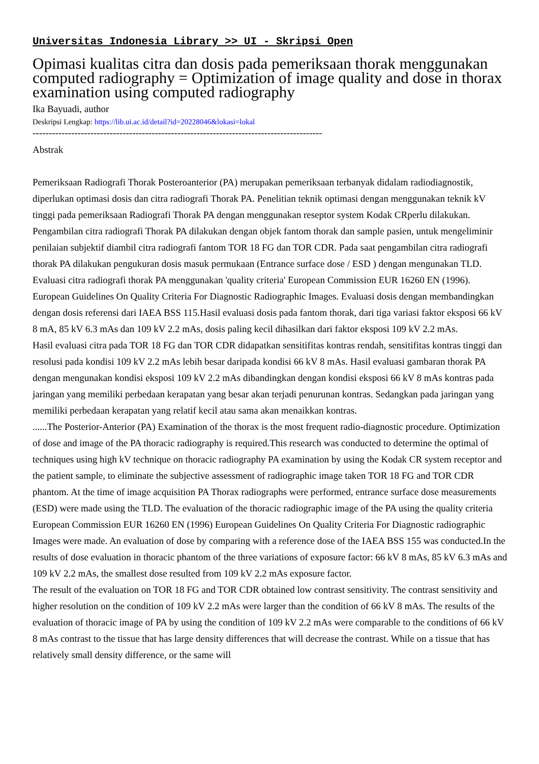Universitas Indonesia Library >> UI - Skripsi Open
Opimasi kualitas citra dan dosis pada pemeriksaan thorak menggunakan computed radiography = Optimization of image quality and dose in thorax examination using computed radiography
Ika Bayuadi, author
Deskripsi Lengkap: https://lib.ui.ac.id/detail?id=20228046&lokasi=lokal
------------------------------------------------------------------------------------------
Abstrak
Pemeriksaan Radiografi Thorak Posteroanterior (PA) merupakan pemeriksaan terbanyak didalam radiodiagnostik, diperlukan optimasi dosis dan citra radiografi Thorak PA. Penelitian teknik optimasi dengan menggunakan teknik kV tinggi pada pemeriksaan Radiografi Thorak PA dengan menggunakan reseptor system Kodak CRperlu dilakukan. Pengambilan citra radiografi Thorak PA dilakukan dengan objek fantom thorak dan sample pasien, untuk mengeliminir penilaian subjektif diambil citra radiografi fantom TOR 18 FG dan TOR CDR. Pada saat pengambilan citra radiografi thorak PA dilakukan pengukuran dosis masuk permukaan (Entrance surface dose / ESD ) dengan mengunakan TLD. Evaluasi citra radiografi thorak PA menggunakan 'quality criteria' European Commission EUR 16260 EN (1996). European Guidelines On Quality Criteria For Diagnostic Radiographic Images. Evaluasi dosis dengan membandingkan dengan dosis referensi dari IAEA BSS 115.Hasil evaluasi dosis pada fantom thorak, dari tiga variasi faktor eksposi 66 kV 8 mA, 85 kV 6.3 mAs dan 109 kV 2.2 mAs, dosis paling kecil dihasilkan dari faktor eksposi 109 kV 2.2 mAs.
Hasil evaluasi citra pada TOR 18 FG dan TOR CDR didapatkan sensitifitas kontras rendah, sensitifitas kontras tinggi dan resolusi pada kondisi 109 kV 2.2 mAs lebih besar daripada kondisi 66 kV 8 mAs. Hasil evaluasi gambaran thorak PA dengan mengunakan kondisi eksposi 109 kV 2.2 mAs dibandingkan dengan kondisi eksposi 66 kV 8 mAs kontras pada jaringan yang memiliki perbedaan kerapatan yang besar akan terjadi penurunan kontras. Sedangkan pada jaringan yang memiliki perbedaan kerapatan yang relatif kecil atau sama akan menaikkan kontras.
......The Posterior-Anterior (PA) Examination of the thorax is the most frequent radio-diagnostic procedure. Optimization of dose and image of the PA thoracic radiography is required.This research was conducted to determine the optimal of techniques using high kV technique on thoracic radiography PA examination by using the Kodak CR system receptor and the patient sample, to eliminate the subjective assessment of radiographic image taken TOR 18 FG and TOR CDR phantom. At the time of image acquisition PA Thorax radiographs were performed, entrance surface dose measurements (ESD) were made using the TLD. The evaluation of the thoracic radiographic image of the PA using the quality criteria European Commission EUR 16260 EN (1996) European Guidelines On Quality Criteria For Diagnostic radiographic Images were made. An evaluation of dose by comparing with a reference dose of the IAEA BSS 155 was conducted.In the results of dose evaluation in thoracic phantom of the three variations of exposure factor: 66 kV 8 mAs, 85 kV 6.3 mAs and 109 kV 2.2 mAs, the smallest dose resulted from 109 kV 2.2 mAs exposure factor.
The result of the evaluation on TOR 18 FG and TOR CDR obtained low contrast sensitivity. The contrast sensitivity and higher resolution on the condition of 109 kV 2.2 mAs were larger than the condition of 66 kV 8 mAs. The results of the evaluation of thoracic image of PA by using the condition of 109 kV 2.2 mAs were comparable to the conditions of 66 kV 8 mAs contrast to the tissue that has large density differences that will decrease the contrast. While on a tissue that has relatively small density difference, or the same will